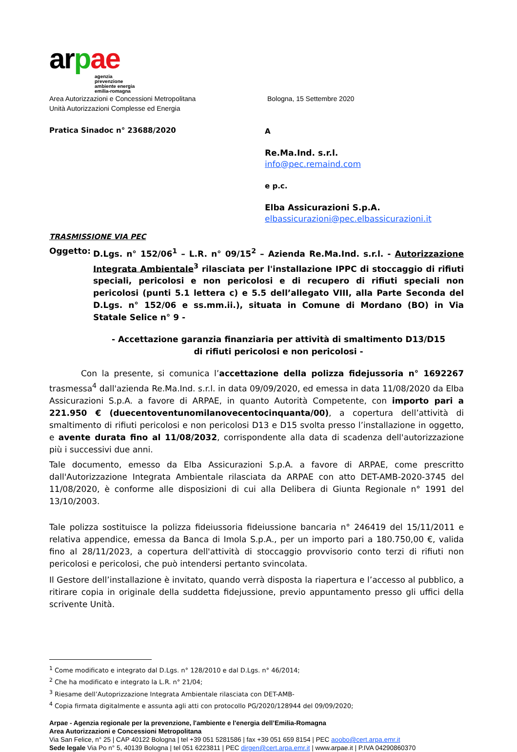arpae
agenzia
prevenzione
ambiente energia
emilia-romagna
Area Autorizzazioni e Concessioni Metropolitana
Unità Autorizzazioni Complesse ed Energia
Bologna, 15 Settembre 2020
Pratica Sinadoc n° 23688/2020
A
Re.Ma.Ind. s.r.l.
info@pec.remaind.com
e p.c.
Elba Assicurazioni S.p.A.
elbassicurazioni@pec.elbassicurazioni.it
TRASMISSIONE VIA PEC
Oggetto: D.Lgs. n° 152/06<sup>1</sup> – L.R. n° 09/15<sup>2</sup> – Azienda Re.Ma.Ind. s.r.l. - Autorizzazione Integrata Ambientale<sup>3</sup> rilasciata per l'installazione IPPC di stoccaggio di rifiuti speciali, pericolosi e non pericolosi e di recupero di rifiuti speciali non pericolosi (punti 5.1 lettera c) e 5.5 dell’allegato VIII, alla Parte Seconda del D.Lgs. n° 152/06 e ss.mm.ii.), situata in Comune di Mordano (BO) in Via Statale Selice n° 9 -
- Accettazione garanzia finanziaria per attività di smaltimento D13/D15
di rifiuti pericolosi e non pericolosi -
Con la presente, si comunica l’accettazione della polizza fidejussoria n° 1692267 trasmessa<sup>4</sup> dall'azienda Re.Ma.Ind. s.r.l. in data 09/09/2020, ed emessa in data 11/08/2020 da Elba Assicurazioni S.p.A. a favore di ARPAE, in quanto Autorità Competente, con importo pari a 221.950 € (duecentoventunomilanovecentocinquanta/00), a copertura dell’attività di smaltimento di rifiuti pericolosi e non pericolosi D13 e D15 svolta presso l’installazione in oggetto, e avente durata fino al 11/08/2032, corrispondente alla data di scadenza dell'autorizzazione più i successivi due anni.
Tale documento, emesso da Elba Assicurazioni S.p.A. a favore di ARPAE, come prescritto dall'Autorizzazione Integrata Ambientale rilasciata da ARPAE con atto DET-AMB-2020-3745 del 11/08/2020, è conforme alle disposizioni di cui alla Delibera di Giunta Regionale n° 1991 del 13/10/2003.
Tale polizza sostituisce la polizza fideiussoria fideiussione bancaria n° 246419 del 15/11/2011 e relativa appendice, emessa da Banca di Imola S.p.A., per un importo pari a 180.750,00 €, valida fino al 28/11/2023, a copertura dell'attività di stoccaggio provvisorio conto terzi di rifiuti non pericolosi e pericolosi, che può intendersi pertanto svincolata.
Il Gestore dell’installazione è invitato, quando verrà disposta la riapertura e l’accesso al pubblico, a ritirare copia in originale della suddetta fidejussione, previo appuntamento presso gli uffici della scrivente Unità.
<sup>1</sup> Come modificato e integrato dal D.Lgs. n° 128/2010 e dal D.Lgs. n° 46/2014;
<sup>2</sup> Che ha modificato e integrato la L.R. n° 21/04;
<sup>3</sup> Riesame dell’Autoprizzazione Integrata Ambientale rilasciata con DET-AMB-
<sup>4</sup> Copia firmata digitalmente e assunta agli atti con protocollo PG/2020/128944 del 09/09/2020;
Arpae - Agenzia regionale per la prevenzione, l'ambiente e l'energia dell’Emilia-Romagna
Area Autorizzazioni e Concessioni Metropolitana
Via San Felice, n° 25 | CAP 40122 Bologna | tel +39 051 5281586 | fax +39 051 659 8154 | PEC aoobo@cert.arpa.emr.it
Sede legale Via Po n° 5, 40139 Bologna | tel 051 6223811 | PEC dirgen@cert.arpa.emr.it | www.arpae.it | P.IVA 04290860370